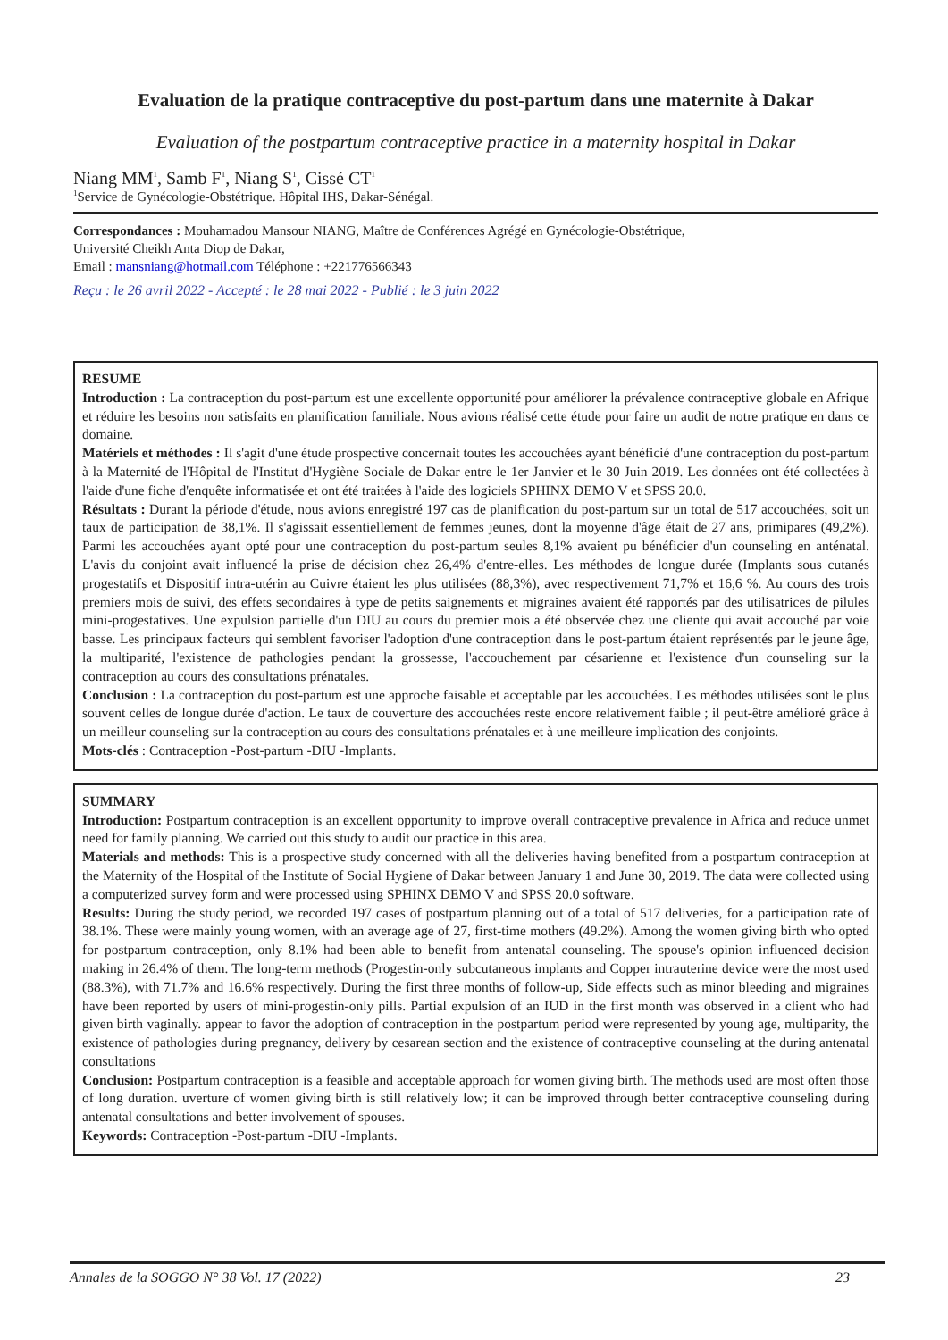Evaluation de la pratique contraceptive du post-partum dans une maternite à Dakar
Evaluation of the postpartum contraceptive practice in a maternity hospital in Dakar
Niang MM<sup>1</sup>, Samb F<sup>1</sup>, Niang S<sup>1</sup>, Cissé CT<sup>1</sup>
<sup>1</sup> Service de Gynécologie-Obstétrique. Hôpital IHS, Dakar-Sénégal.
Correspondances : Mouhamadou Mansour NIANG, Maître de Conférences Agrégé en Gynécologie-Obstétrique,
Université Cheikh Anta Diop de Dakar,
Email : mansniang@hotmail.com Téléphone : +221776566343
Reçu : le 26 avril 2022 - Accepté : le 28 mai 2022 - Publié : le 3 juin 2022
RESUME
Introduction : La contraception du post-partum est une excellente opportunité pour améliorer la prévalence contraceptive globale en Afrique et réduire les besoins non satisfaits en planification familiale. Nous avions réalisé cette étude pour faire un audit de notre pratique en dans ce domaine.
Matériels et méthodes : Il s'agit d'une étude prospective concernait toutes les accouchées ayant bénéficié d'une contraception du post-partum à la Maternité de l'Hôpital de l'Institut d'Hygiène Sociale de Dakar entre le 1er Janvier et le 30 Juin 2019. Les données ont été collectées à l'aide d'une fiche d'enquête informatisée et ont été traitées à l'aide des logiciels SPHINX DEMO V et SPSS 20.0.
Résultats : Durant la période d'étude, nous avions enregistré 197 cas de planification du post-partum sur un total de 517 accouchées, soit un taux de participation de 38,1%. Il s'agissait essentiellement de femmes jeunes, dont la moyenne d'âge était de 27 ans, primipares (49,2%). Parmi les accouchées ayant opté pour une contraception du post-partum seules 8,1% avaient pu bénéficier d'un counseling en anténatal. L'avis du conjoint avait influencé la prise de décision chez 26,4% d'entre-elles. Les méthodes de longue durée (Implants sous cutanés progestatifs et Dispositif intra-utérin au Cuivre étaient les plus utilisées (88,3%), avec respectivement 71,7% et 16,6 %. Au cours des trois premiers mois de suivi, des effets secondaires à type de petits saignements et migraines avaient été rapportés par des utilisatrices de pilules mini-progestatives. Une expulsion partielle d'un DIU au cours du premier mois a été observée chez une cliente qui avait accouché par voie basse. Les principaux facteurs qui semblent favoriser l'adoption d'une contraception dans le post-partum étaient représentés par le jeune âge, la multiparité, l'existence de pathologies pendant la grossesse, l'accouchement par césarienne et l'existence d'un counseling sur la contraception au cours des consultations prénatales.
Conclusion : La contraception du post-partum est une approche faisable et acceptable par les accouchées. Les méthodes utilisées sont le plus souvent celles de longue durée d'action. Le taux de couverture des accouchées reste encore relativement faible ; il peut-être amélioré grâce à un meilleur counseling sur la contraception au cours des consultations prénatales et à une meilleure implication des conjoints.
Mots-clés : Contraception -Post-partum -DIU -Implants.
SUMMARY
Introduction: Postpartum contraception is an excellent opportunity to improve overall contraceptive prevalence in Africa and reduce unmet need for family planning. We carried out this study to audit our practice in this area.
Materials and methods: This is a prospective study concerned with all the deliveries having benefited from a postpartum contraception at the Maternity of the Hospital of the Institute of Social Hygiene of Dakar between January 1 and June 30, 2019. The data were collected using a computerized survey form and were processed using SPHINX DEMO V and SPSS 20.0 software.
Results: During the study period, we recorded 197 cases of postpartum planning out of a total of 517 deliveries, for a participation rate of 38.1%. These were mainly young women, with an average age of 27, first-time mothers (49.2%). Among the women giving birth who opted for postpartum contraception, only 8.1% had been able to benefit from antenatal counseling. The spouse's opinion influenced decision making in 26.4% of them. The long-term methods (Progestin-only subcutaneous implants and Copper intrauterine device were the most used (88.3%), with 71.7% and 16.6% respectively. During the first three months of follow-up, Side effects such as minor bleeding and migraines have been reported by users of mini-progestin-only pills. Partial expulsion of an IUD in the first month was observed in a client who had given birth vaginally. appear to favor the adoption of contraception in the postpartum period were represented by young age, multiparity, the existence of pathologies during pregnancy, delivery by cesarean section and the existence of contraceptive counseling at the during antenatal consultations
Conclusion: Postpartum contraception is a feasible and acceptable approach for women giving birth. The methods used are most often those of long duration. uverture of women giving birth is still relatively low; it can be improved through better contraceptive counseling during antenatal consultations and better involvement of spouses.
Keywords: Contraception -Post-partum -DIU -Implants.
Annales de la SOGGO N° 38 Vol. 17 (2022) 23